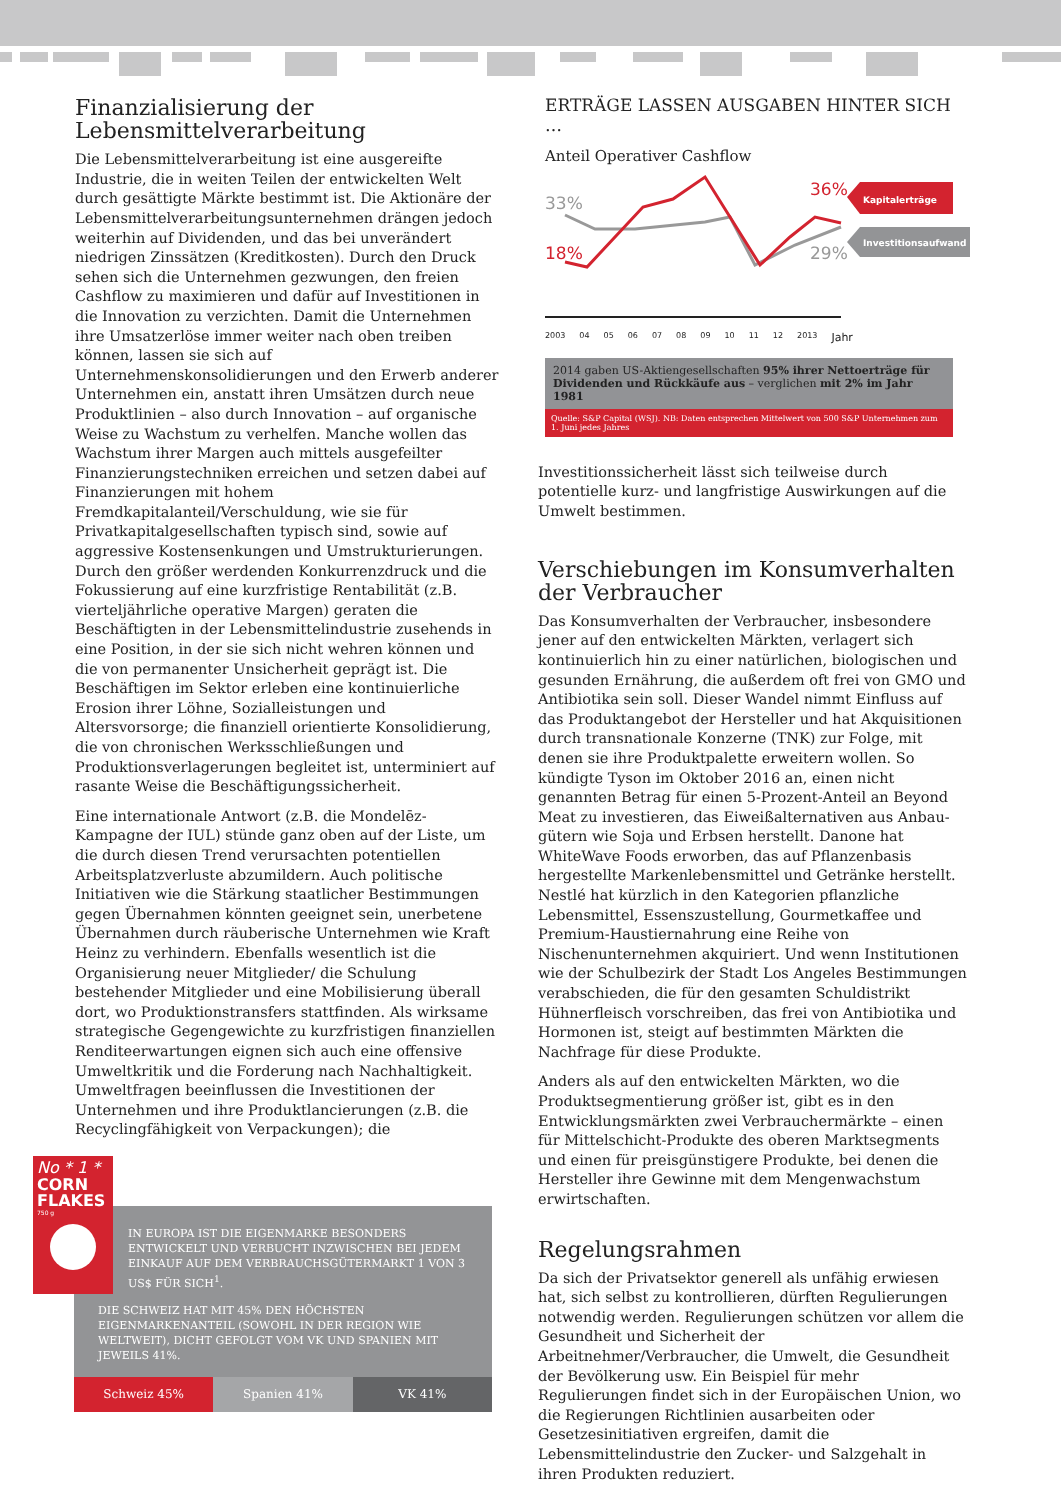Finanzialisierung der Lebensmittelverarbeitung
Die Lebensmittelverarbeitung ist eine ausgereifte Industrie, die in weiten Teilen der entwickelten Welt durch gesättigte Märkte bestimmt ist. Die Aktionäre der Lebensmittelverarbeitungsunternehmen drängen jedoch weiterhin auf Dividenden, und das bei unverändert niedrigen Zinssätzen (Kreditkosten). Durch den Druck sehen sich die Unternehmen gezwungen, den freien Cashflow zu maximieren und dafür auf Investitionen in die Innovation zu verzichten. Damit die Unternehmen ihre Umsatzerlöse immer weiter nach oben treiben können, lassen sie sich auf Unternehmenskonsolidierungen und den Erwerb anderer Unternehmen ein, anstatt ihren Umsätzen durch neue Produktlinien – also durch Innovation – auf organische Weise zu Wachstum zu verhelfen. Manche wollen das Wachstum ihrer Margen auch mittels ausgefeilter Finanzierungstechniken erreichen und setzen dabei auf Finanzierungen mit hohem Fremdkapitalanteil/Verschuldung, wie sie für Privatkapitalgesellschaften typisch sind, sowie auf aggressive Kostensenkungen und Umstrukturierungen. Durch den größer werdenden Konkurrenzdruck und die Fokussierung auf eine kurzfristige Rentabilität (z.B. vierteljährliche operative Margen) geraten die Beschäftigten in der Lebensmittelindustrie zusehends in eine Position, in der sie sich nicht wehren können und die von permanenter Unsicherheit geprägt ist. Die Beschäftigen im Sektor erleben eine kontinuierliche Erosion ihrer Löhne, Sozialleistungen und Altersvorsorge; die finanziell orientierte Konsolidierung, die von chronischen Werksschließungen und Produktionsverlagerungen begleitet ist, unterminiert auf rasante Weise die Beschäftigungssicherheit.
Eine internationale Antwort (z.B. die Mondelēz-Kampagne der IUL) stünde ganz oben auf der Liste, um die durch diesen Trend verursachten potentiellen Arbeitsplatzverluste abzumildern. Auch politische Initiativen wie die Stärkung staatlicher Bestimmungen gegen Übernahmen könnten geeignet sein, unerbetene Übernahmen durch räuberische Unternehmen wie Kraft Heinz zu verhindern. Ebenfalls wesentlich ist die Organisierung neuer Mitglieder/ die Schulung bestehender Mitglieder und eine Mobilisierung überall dort, wo Produktionstransfers stattfinden. Als wirksame strategische Gegengewichte zu kurzfristigen finanziellen Renditeerwartungen eignen sich auch eine offensive Umweltkritik und die Forderung nach Nachhaltigkeit. Umweltfragen beeinflussen die Investitionen der Unternehmen und ihre Produktlancierungen (z.B. die Recyclingfähigkeit von Verpackungen); die
No * 1 *
CORN FLAKES
750 g
IN EUROPA IST DIE EIGENMARKE BESONDERS ENTWICKELT UND VERBUCHT INZWISCHEN BEI JEDEM EINKAUF AUF DEM VERBRAUCHSGÜTERMARKT 1 VON 3 US$ FÜR SICH<sup>1</sup>.
DIE SCHWEIZ HAT MIT 45% DEN HÖCHSTEN EIGENMARKENANTEIL (SOWOHL IN DER REGION WIE WELTWEIT), DICHT GEFOLGT VOM VK UND SPANIEN MIT JEWEILS 41%.
Schweiz 45% Spanien 41% VK 41%
ERTRÄGE LASSEN AUSGABEN HINTER SICH …
Anteil Operativer Cashflow
33%
18%
36%
29%
Kapitalerträge
Investitionsaufwand
2003 04 05 06 07 08 09 10 11 12 2013 Jahr
2014 gaben US-Aktiengesellschaften 95% ihrer Nettoerträge für Dividenden und Rückkäufe aus – verglichen mit 2% im Jahr 1981
Quelle: S&P Capital (WSJ). NB: Daten entsprechen Mittelwert von 500 S&P Unternehmen zum 1. Juni jedes Jahres
Investitionssicherheit lässt sich teilweise durch potentielle kurz- und langfristige Auswirkungen auf die Umwelt bestimmen.
Verschiebungen im Konsumverhalten der Verbraucher
Das Konsumverhalten der Verbraucher, insbesondere jener auf den entwickelten Märkten, verlagert sich kontinuierlich hin zu einer natürlichen, biologischen und gesunden Ernährung, die außerdem oft frei von GMO und Antibiotika sein soll. Dieser Wandel nimmt Einfluss auf das Produktangebot der Hersteller und hat Akquisitionen durch transnationale Konzerne (TNK) zur Folge, mit denen sie ihre Produktpalette erweitern wollen. So kündigte Tyson im Oktober 2016 an, einen nicht genannten Betrag für einen 5-Prozent-Anteil an Beyond Meat zu investieren, das Eiweißalternativen aus Anbau-gütern wie Soja und Erbsen herstellt. Danone hat WhiteWave Foods erworben, das auf Pflanzenbasis hergestellte Markenlebensmittel und Getränke herstellt. Nestlé hat kürzlich in den Kategorien pflanzliche Lebensmittel, Essenszustellung, Gourmetkaffee und Premium-Haustiernahrung eine Reihe von Nischenunternehmen akquiriert. Und wenn Institutionen wie der Schulbezirk der Stadt Los Angeles Bestimmungen verabschieden, die für den gesamten Schuldistrikt Hühnerfleisch vorschreiben, das frei von Antibiotika und Hormonen ist, steigt auf bestimmten Märkten die Nachfrage für diese Produkte.
Anders als auf den entwickelten Märkten, wo die Produktsegmentierung größer ist, gibt es in den Entwicklungsmärkten zwei Verbrauchermärkte – einen für Mittelschicht-Produkte des oberen Marktsegments und einen für preisgünstigere Produkte, bei denen die Hersteller ihre Gewinne mit dem Mengenwachstum erwirtschaften.
Regelungsrahmen
Da sich der Privatsektor generell als unfähig erwiesen hat, sich selbst zu kontrollieren, dürften Regulierungen notwendig werden. Regulierungen schützen vor allem die Gesundheit und Sicherheit der Arbeitnehmer/Verbraucher, die Umwelt, die Gesundheit der Bevölkerung usw. Ein Beispiel für mehr Regulierungen findet sich in der Europäischen Union, wo die Regierungen Richtlinien ausarbeiten oder Gesetzesinitiativen ergreifen, damit die Lebensmittelindustrie den Zucker- und Salzgehalt in ihren Produkten reduziert.